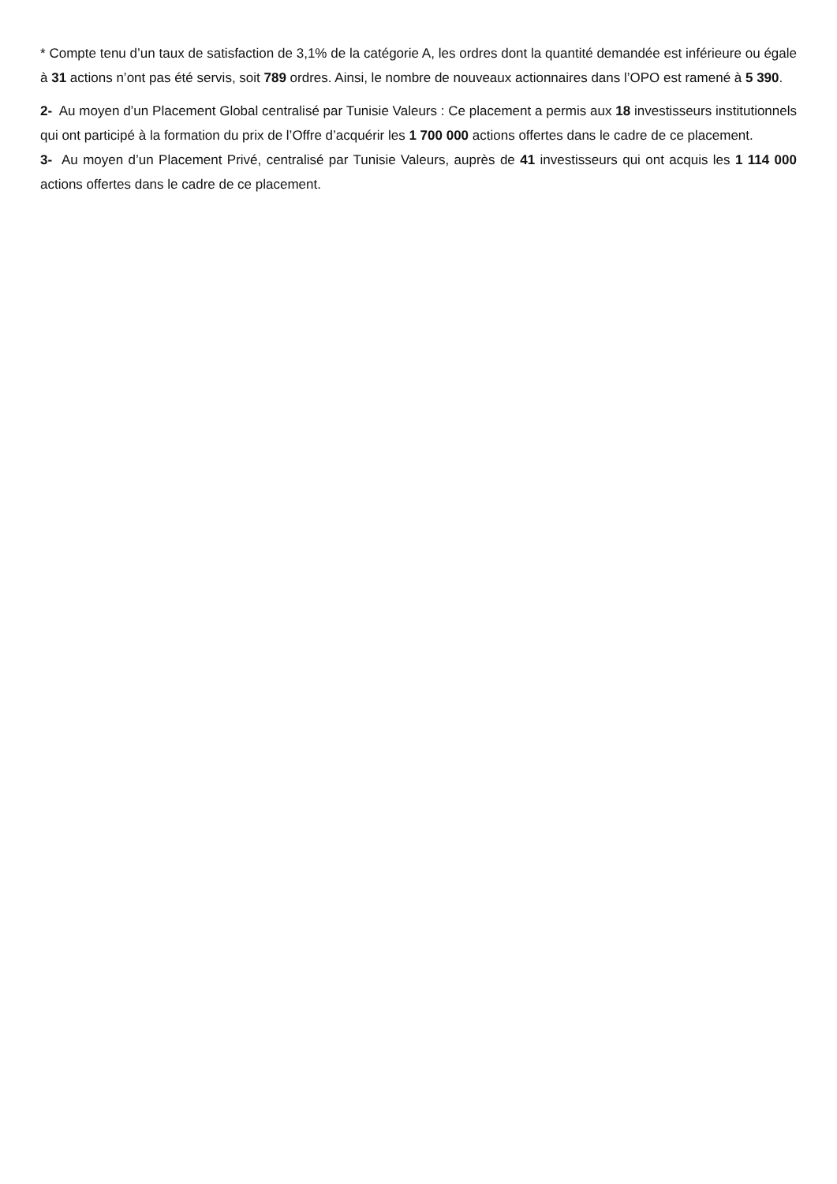* Compte tenu d’un taux de satisfaction de 3,1% de la catégorie A, les ordres dont la quantité demandée est inférieure ou égale à 31 actions n’ont pas été servis, soit 789 ordres. Ainsi, le nombre de nouveaux actionnaires dans l’OPO est ramené à 5 390.
2- Au moyen d’un Placement Global centralisé par Tunisie Valeurs : Ce placement a permis aux 18 investisseurs institutionnels qui ont participé à la formation du prix de l’Offre d’acquérir les 1 700 000 actions offertes dans le cadre de ce placement.
3- Au moyen d’un Placement Privé, centralisé par Tunisie Valeurs, auprès de 41 investisseurs qui ont acquis les 1 114 000 actions offertes dans le cadre de ce placement.